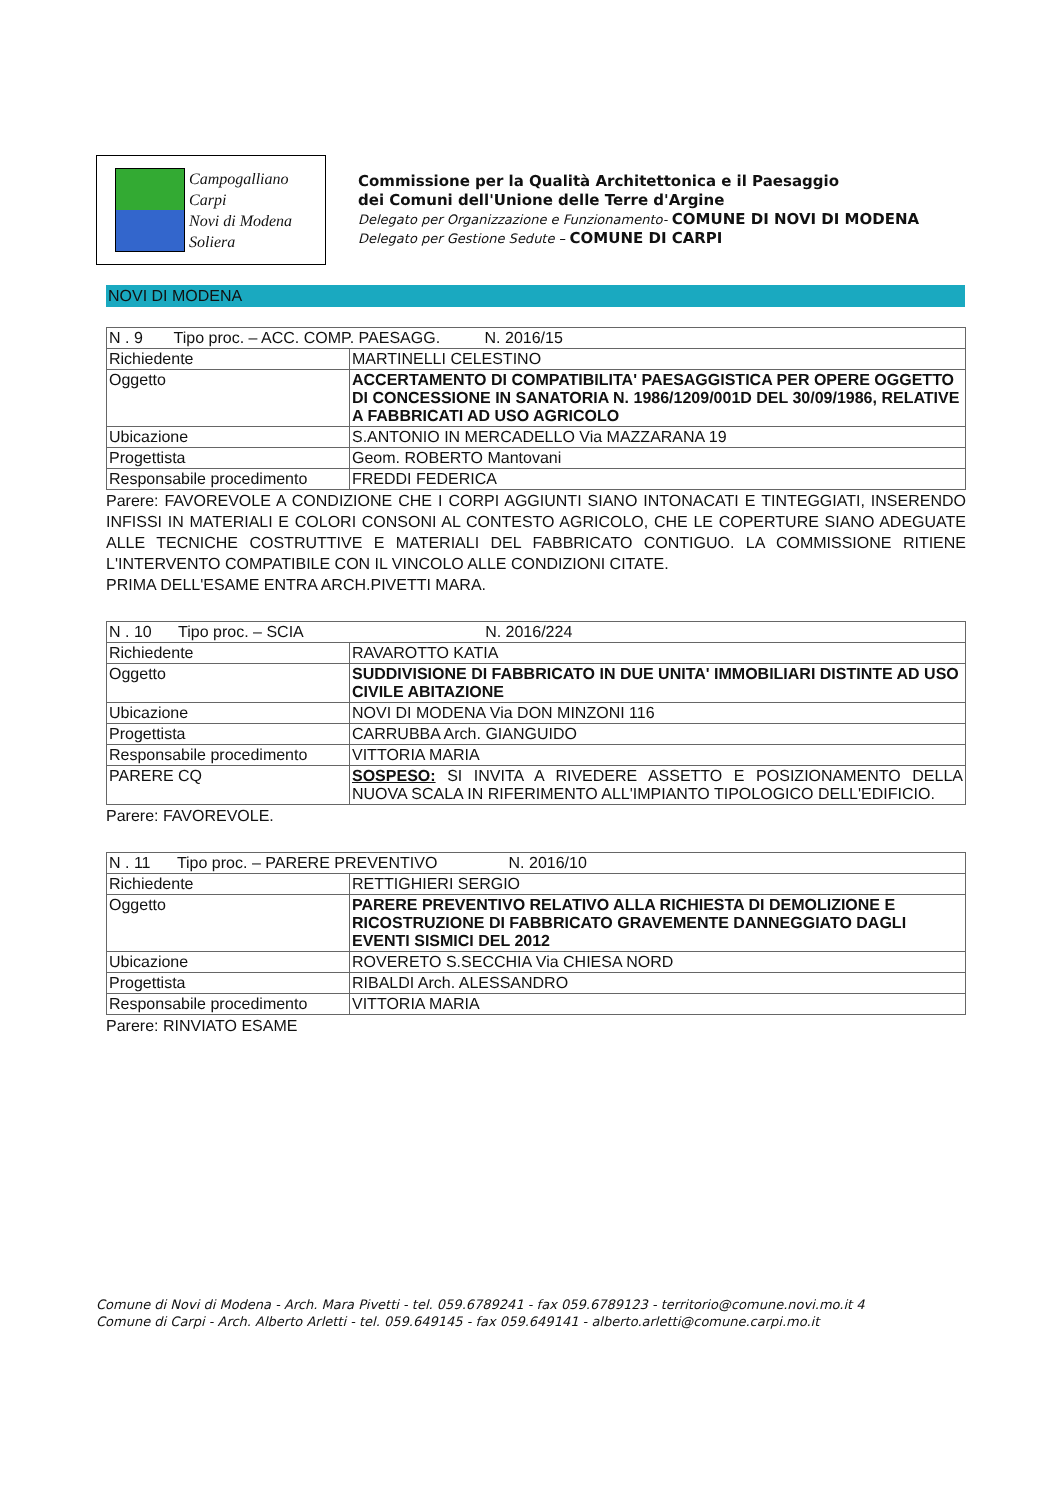Campogalliano
Carpi
Novi di Modena
Soliera
Commissione per la Qualità Architettonica e il Paesaggio
dei Comuni dell'Unione delle Terre d'Argine
Delegato per Organizzazione e Funzionamento- COMUNE DI NOVI DI MODENA
Delegato per Gestione Sedute – COMUNE DI CARPI
NOVI DI MODENA
| N . 9 Tipo proc. – ACC. COMP. PAESAGG. N. 2016/15 | |
| Richiedente | MARTINELLI CELESTINO |
| Oggetto | ACCERTAMENTO DI COMPATIBILITA' PAESAGGISTICA PER OPERE OGGETTO DI CONCESSIONE IN SANATORIA N. 1986/1209/001D DEL 30/09/1986, RELATIVE A FABBRICATI AD USO AGRICOLO |
| Ubicazione | S.ANTONIO IN MERCADELLO Via MAZZARANA 19 |
| Progettista | Geom. ROBERTO Mantovani |
| Responsabile procedimento | FREDDI FEDERICA |
Parere: FAVOREVOLE A CONDIZIONE CHE I CORPI AGGIUNTI SIANO INTONACATI E TINTEGGIATI, INSERENDO INFISSI IN MATERIALI E COLORI CONSONI AL CONTESTO AGRICOLO, CHE LE COPERTURE SIANO ADEGUATE ALLE TECNICHE COSTRUTTIVE E MATERIALI DEL FABBRICATO CONTIGUO. LA COMMISSIONE RITIENE L'INTERVENTO COMPATIBILE CON IL VINCOLO ALLE CONDIZIONI CITATE.
PRIMA DELL'ESAME ENTRA ARCH.PIVETTI MARA.
| N . 10 Tipo proc. – SCIA N. 2016/224 | |
| Richiedente | RAVAROTTO KATIA |
| Oggetto | SUDDIVISIONE DI FABBRICATO IN DUE UNITA' IMMOBILIARI DISTINTE AD USO CIVILE ABITAZIONE |
| Ubicazione | NOVI DI MODENA Via DON MINZONI 116 |
| Progettista | CARRUBBA Arch. GIANGUIDO |
| Responsabile procedimento | VITTORIA MARIA |
| PARERE CQ | SOSPESO: SI INVITA A RIVEDERE ASSETTO E POSIZIONAMENTO DELLA NUOVA SCALA IN RIFERIMENTO ALL'IMPIANTO TIPOLOGICO DELL'EDIFICIO. |
Parere: FAVOREVOLE.
| N . 11 Tipo proc. – PARERE PREVENTIVO N. 2016/10 | |
| Richiedente | RETTIGHIERI SERGIO |
| Oggetto | PARERE PREVENTIVO RELATIVO ALLA RICHIESTA DI DEMOLIZIONE E RICOSTRUZIONE DI FABBRICATO GRAVEMENTE DANNEGGIATO DAGLI EVENTI SISMICI DEL 2012 |
| Ubicazione | ROVERETO S.SECCHIA Via CHIESA NORD |
| Progettista | RIBALDI Arch. ALESSANDRO |
| Responsabile procedimento | VITTORIA MARIA |
Parere: RINVIATO ESAME
Comune di Novi di Modena - Arch. Mara Pivetti - tel. 059.6789241 - fax 059.6789123 - territorio@comune.novi.mo.it 4
Comune di Carpi - Arch. Alberto Arletti - tel. 059.649145 - fax 059.649141 - alberto.arletti@comune.carpi.mo.it